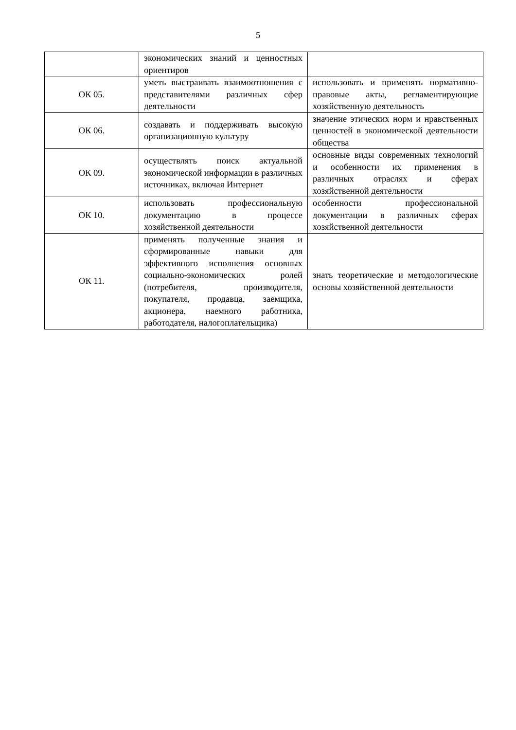5
| | экономических знаний и ценностных ориентиров | |
| ОК 05. | уметь выстраивать взаимоотношения с представителями различных сфер деятельности | использовать и применять нормативно-правовые акты, регламентирующие хозяйственную деятельность |
| ОК 06. | создавать и поддерживать высокую организационную культуру | значение этических норм и нравственных ценностей в экономической деятельности общества |
| ОК 09. | осуществлять поиск актуальной экономической информации в различных источниках, включая Интернет | основные виды современных технологий и особенности их применения в различных отраслях и сферах хозяйственной деятельности |
| ОК 10. | использовать профессиональную документацию в процессе хозяйственной деятельности | особенности профессиональной документации в различных сферах хозяйственной деятельности |
| ОК 11. | применять полученные знания и сформированные навыки для эффективного исполнения основных социально-экономических ролей (потребителя, производителя, покупателя, продавца, заемщика, акционера, наемного работника, работодателя, налогоплательщика) | знать теоретические и методологические основы хозяйственной деятельности |